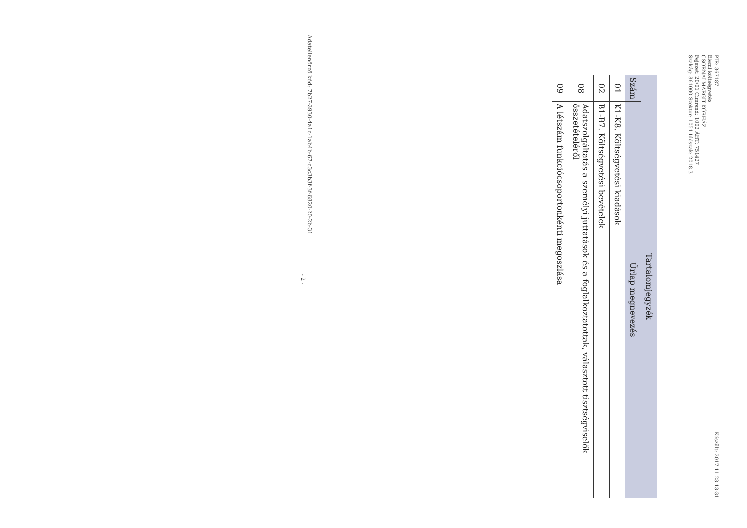PIR: 367187
Elemi költségvetés
CSORNAI MARGIT KÓRHÁZ
Fejezet: 20/01 Címrend: 1002 ÁHT: 751427
Szakág: 861000 Szektor: 1051 Időszak: 2018.3
Készült: 2017.11.23 13:31
| Tartalomjegyzék | |
| --- | --- |
| Szám | Űrlap megnevezés |
| 01 | K1-K8. Költségvetési kiadások |
| 02 | B1-B7. Költségvetési bevételek |
| 08 | Adatszolgáltatás a személyi juttatások és a foglalkoztatottak, választott tisztségviselők összetételéről |
| 09 | A létszám funkciócsoportonkénti megoszlása |
Adatellenőrző kód: 7b27-3930-4a1c-1ab4b-67-c3c3b3f-3f-6820-20-2b-31
- 2 -